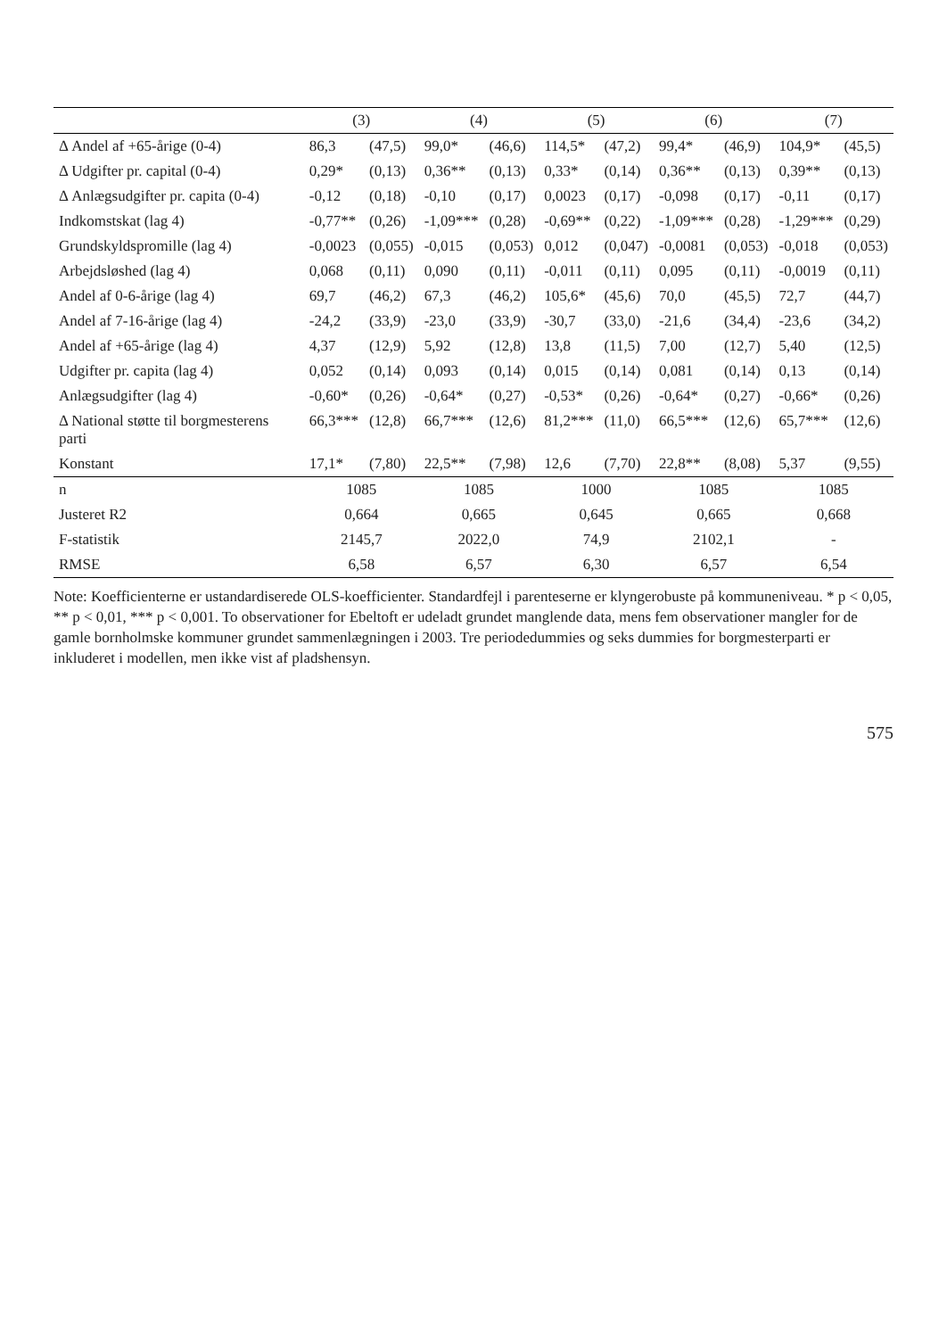| | (3) | | (4) | | (5) | | (6) | | (7) | |
| --- | --- | --- | --- | --- | --- | --- | --- | --- | --- | --- |
| Δ Andel af +65-årige (0-4) | 86,3 | (47,5) | 99,0* | (46,6) | 114,5* | (47,2) | 99,4* | (46,9) | 104,9* | (45,5) |
| Δ Udgifter pr. capital (0-4) | 0,29* | (0,13) | 0,36** | (0,13) | 0,33* | (0,14) | 0,36** | (0,13) | 0,39** | (0,13) |
| Δ Anlægsudgifter pr. capita (0-4) | -0,12 | (0,18) | -0,10 | (0,17) | 0,0023 | (0,17) | -0,098 | (0,17) | -0,11 | (0,17) |
| Indkomstskat (lag 4) | -0,77** | (0,26) | -1,09*** | (0,28) | -0,69** | (0,22) | -1,09*** | (0,28) | -1,29*** | (0,29) |
| Grundskyldspromille (lag 4) | -0,0023 | (0,055) | -0,015 | (0,053) | 0,012 | (0,047) | -0,0081 | (0,053) | -0,018 | (0,053) |
| Arbejdsløshed (lag 4) | 0,068 | (0,11) | 0,090 | (0,11) | -0,011 | (0,11) | 0,095 | (0,11) | -0,0019 | (0,11) |
| Andel af 0-6-årige (lag 4) | 69,7 | (46,2) | 67,3 | (46,2) | 105,6* | (45,6) | 70,0 | (45,5) | 72,7 | (44,7) |
| Andel af 7-16-årige (lag 4) | -24,2 | (33,9) | -23,0 | (33,9) | -30,7 | (33,0) | -21,6 | (34,4) | -23,6 | (34,2) |
| Andel af +65-årige (lag 4) | 4,37 | (12,9) | 5,92 | (12,8) | 13,8 | (11,5) | 7,00 | (12,7) | 5,40 | (12,5) |
| Udgifter pr. capita (lag 4) | 0,052 | (0,14) | 0,093 | (0,14) | 0,015 | (0,14) | 0,081 | (0,14) | 0,13 | (0,14) |
| Anlægsudgifter (lag 4) | -0,60* | (0,26) | -0,64* | (0,27) | -0,53* | (0,26) | -0,64* | (0,27) | -0,66* | (0,26) |
| Δ National støtte til borgmesterens parti | 66,3*** | (12,8) | 66,7*** | (12,6) | 81,2*** | (11,0) | 66,5*** | (12,6) | 65,7*** | (12,6) |
| Konstant | 17,1* | (7,80) | 22,5** | (7,98) | 12,6 | (7,70) | 22,8** | (8,08) | 5,37 | (9,55) |
| n | 1085 | | 1085 | | 1000 | | 1085 | | 1085 | |
| Justeret R2 | 0,664 | | 0,665 | | 0,645 | | 0,665 | | 0,668 | |
| F-statistik | 2145,7 | | 2022,0 | | 74,9 | | 2102,1 | | - | |
| RMSE | 6,58 | | 6,57 | | 6,30 | | 6,57 | | 6,54 | |
Note: Koefficienterne er ustandardiserede OLS-koefficienter. Standardfejl i parenteserne er klyngerobuste på kommuneniveau. * p < 0,05, ** p < 0,01, *** p < 0,001. To observationer for Ebeltoft er udeladt grundet manglende data, mens fem observationer mangler for de gamle bornholmske kommuner grundet sammenlægningen i 2003. Tre periodedummies og seks dummies for borgmesterparti er inkluderet i modellen, men ikke vist af pladshensyn.
575